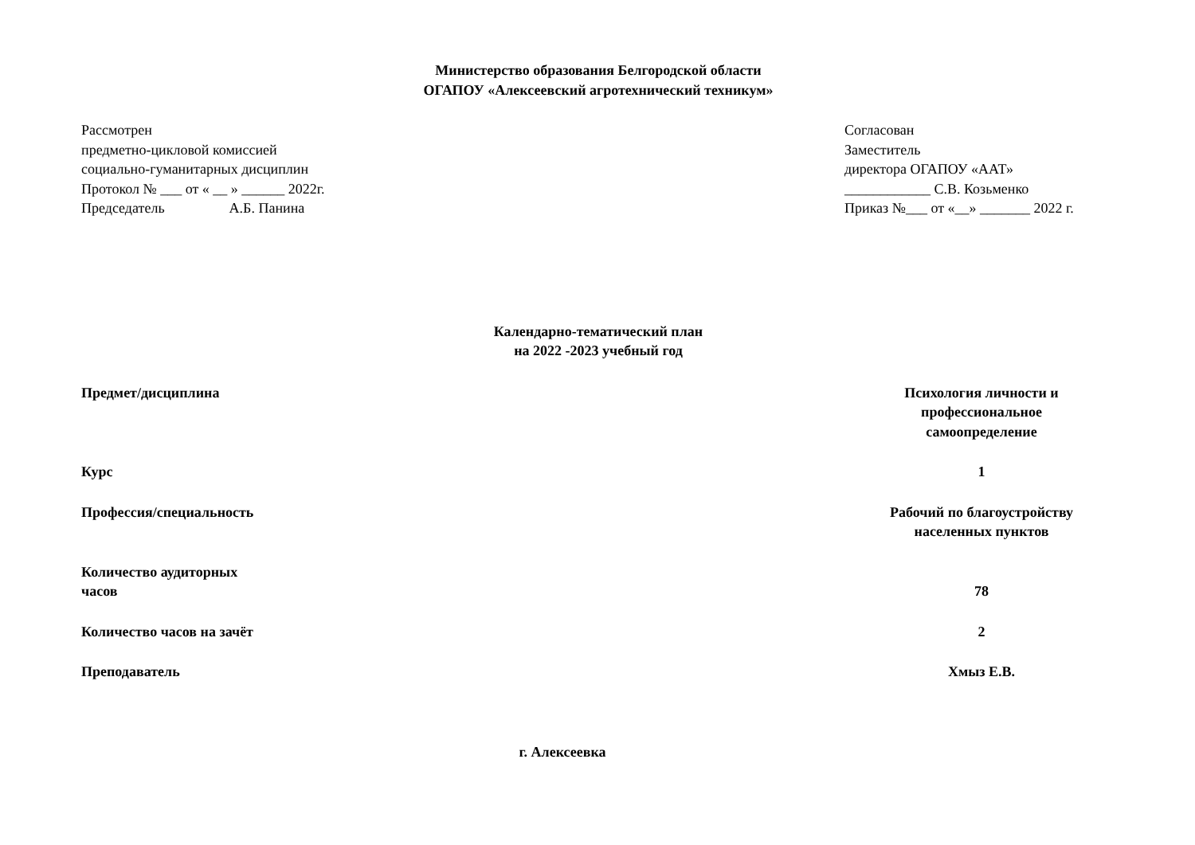Министерство образования Белгородской области
ОГАПОУ «Алексеевский агротехнический техникум»
Рассмотрен
предметно-цикловой комиссией
социально-гуманитарных дисциплин
Протокол № ___ от « __ » ______ 2022г.
Председатель А.Б. Панина
Согласован
Заместитель
директора ОГАПОУ «ААТ»
____________ С.В. Козьменко
Приказ №___ от «__» _______ 2022 г.
Календарно-тематический план
на 2022 -2023 учебный год
Предмет/дисциплина Психология личности и профессиональное самоопределение
Курс 1
Профессия/специальность Рабочий по благоустройству населенных пунктов
Количество аудиторных
часов
78
Количество часов на зачёт 2
Преподаватель Хмыз Е.В.
г. Алексеевка